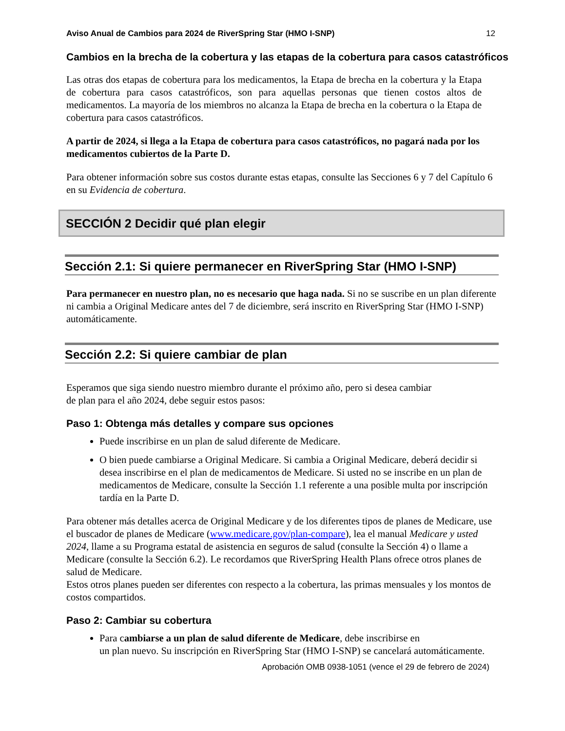Aviso Anual de Cambios para 2024 de RiverSpring Star (HMO I-SNP) 12
Cambios en la brecha de la cobertura y las etapas de la cobertura para casos catastróficos
Las otras dos etapas de cobertura para los medicamentos, la Etapa de brecha en la cobertura y la Etapa de cobertura para casos catastróficos, son para aquellas personas que tienen costos altos de medicamentos. La mayoría de los miembros no alcanza la Etapa de brecha en la cobertura o la Etapa de cobertura para casos catastróficos.
A partir de 2024, si llega a la Etapa de cobertura para casos catastróficos, no pagará nada por los medicamentos cubiertos de la Parte D.
Para obtener información sobre sus costos durante estas etapas, consulte las Secciones 6 y 7 del Capítulo 6 en su Evidencia de cobertura.
SECCIÓN 2 Decidir qué plan elegir
Sección 2.1: Si quiere permanecer en RiverSpring Star (HMO I-SNP)
Para permanecer en nuestro plan, no es necesario que haga nada. Si no se suscribe en un plan diferente ni cambia a Original Medicare antes del 7 de diciembre, será inscrito en RiverSpring Star (HMO I-SNP) automáticamente.
Sección 2.2: Si quiere cambiar de plan
Esperamos que siga siendo nuestro miembro durante el próximo año, pero si desea cambiar
de plan para el año 2024, debe seguir estos pasos:
Paso 1: Obtenga más detalles y compare sus opciones
Puede inscribirse en un plan de salud diferente de Medicare.
O bien puede cambiarse a Original Medicare. Si cambia a Original Medicare, deberá decidir si desea inscribirse en el plan de medicamentos de Medicare. Si usted no se inscribe en un plan de medicamentos de Medicare, consulte la Sección 1.1 referente a una posible multa por inscripción tardía en la Parte D.
Para obtener más detalles acerca de Original Medicare y de los diferentes tipos de planes de Medicare, use el buscador de planes de Medicare (www.medicare.gov/plan-compare), lea el manual Medicare y usted 2024, llame a su Programa estatal de asistencia en seguros de salud (consulte la Sección 4) o llame a Medicare (consulte la Sección 6.2). Le recordamos que RiverSpring Health Plans ofrece otros planes de salud de Medicare.
Estos otros planes pueden ser diferentes con respecto a la cobertura, las primas mensuales y los montos de costos compartidos.
Paso 2: Cambiar su cobertura
Para cambiarse a un plan de salud diferente de Medicare, debe inscribirse en
un plan nuevo. Su inscripción en RiverSpring Star (HMO I-SNP) se cancelará automáticamente.
Aprobación OMB 0938-1051 (vence el 29 de febrero de 2024)